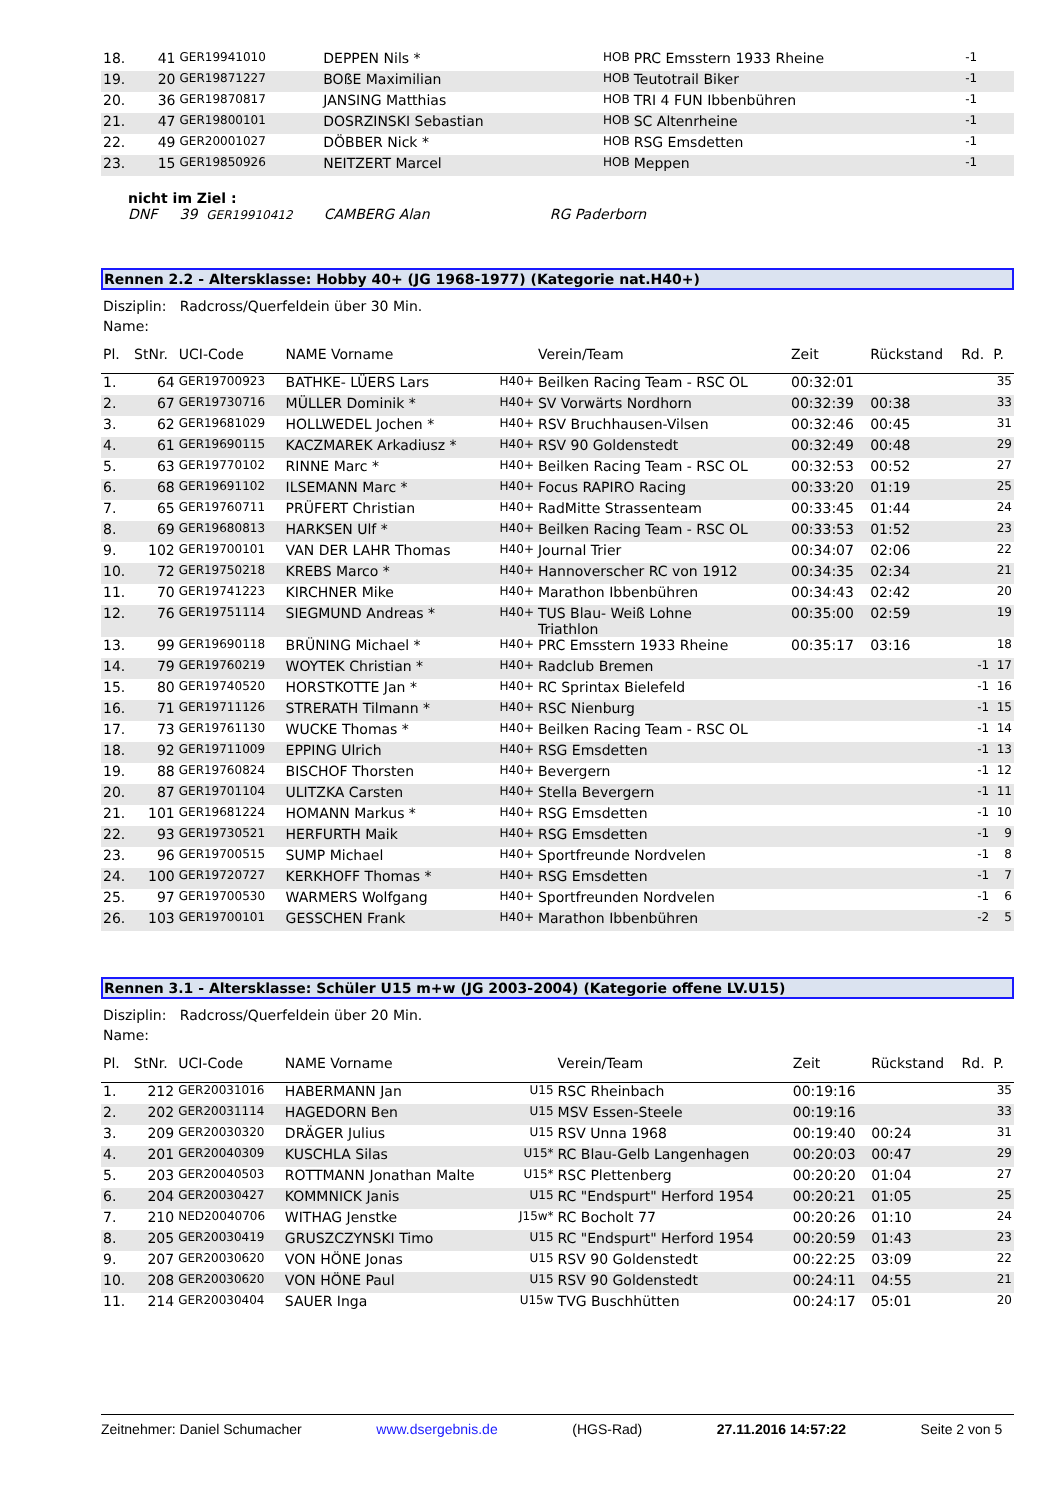| 18. | 41 | GER19941010 | DEPPEN Nils * | HOB | PRC Emsstern 1933 Rheine | | | -1 | |
| 19. | 20 | GER19871227 | BOßE Maximilian | HOB | Teutotrail Biker | | | -1 | |
| 20. | 36 | GER19870817 | JANSING Matthias | HOB | TRI 4 FUN Ibbenbühren | | | -1 | |
| 21. | 47 | GER19800101 | DOSRZINSKI Sebastian | HOB | SC Altenrheine | | | -1 | |
| 22. | 49 | GER20001027 | DÖBBER Nick * | HOB | RSG Emsdetten | | | -1 | |
| 23. | 15 | GER19850926 | NEITZERT Marcel | HOB | Meppen | | | -1 | |
nicht im Ziel :
DNF 39 GER19910412 CAMBERG Alan RG Paderborn
Rennen 2.2 - Altersklasse: Hobby 40+ (JG 1968-1977) (Kategorie nat.H40+)
Disziplin: Radcross/Querfeldein über 30 Min.
Name:
| Pl. | StNr. | UCI-Code | NAME Vorname | | Verein/Team | Zeit | Rückstand | Rd. | P. |
| --- | --- | --- | --- | --- | --- | --- | --- | --- | --- |
| 1. | 64 | GER19700923 | BATHKE- LÜERS Lars | H40+ | Beilken Racing Team - RSC OL | 00:32:01 | | | 35 |
| 2. | 67 | GER19730716 | MÜLLER Dominik * | H40+ | SV Vorwärts Nordhorn | 00:32:39 | 00:38 | | 33 |
| 3. | 62 | GER19681029 | HOLLWEDEL Jochen * | H40+ | RSV Bruchhausen-Vilsen | 00:32:46 | 00:45 | | 31 |
| 4. | 61 | GER19690115 | KACZMAREK Arkadiusz * | H40+ | RSV 90 Goldenstedt | 00:32:49 | 00:48 | | 29 |
| 5. | 63 | GER19770102 | RINNE Marc * | H40+ | Beilken Racing Team - RSC OL | 00:32:53 | 00:52 | | 27 |
| 6. | 68 | GER19691102 | ILSEMANN Marc * | H40+ | Focus RAPIRO Racing | 00:33:20 | 01:19 | | 25 |
| 7. | 65 | GER19760711 | PRÜFERT Christian | H40+ | RadMitte Strassenteam | 00:33:45 | 01:44 | | 24 |
| 8. | 69 | GER19680813 | HARKSEN Ulf * | H40+ | Beilken Racing Team - RSC OL | 00:33:53 | 01:52 | | 23 |
| 9. | 102 | GER19700101 | VAN DER LAHR Thomas | H40+ | Journal Trier | 00:34:07 | 02:06 | | 22 |
| 10. | 72 | GER19750218 | KREBS Marco * | H40+ | Hannoverscher RC von 1912 | 00:34:35 | 02:34 | | 21 |
| 11. | 70 | GER19741223 | KIRCHNER Mike | H40+ | Marathon Ibbenbühren | 00:34:43 | 02:42 | | 20 |
| 12. | 76 | GER19751114 | SIEGMUND Andreas * | H40+ | TUS Blau- Weiß Lohne Triathlon | 00:35:00 | 02:59 | | 19 |
| 13. | 99 | GER19690118 | BRÜNING Michael * | H40+ | PRC Emsstern 1933 Rheine | 00:35:17 | 03:16 | | 18 |
| 14. | 79 | GER19760219 | WOYTEK Christian * | H40+ | Radclub Bremen | | | -1 | 17 |
| 15. | 80 | GER19740520 | HORSTKOTTE Jan * | H40+ | RC Sprintax Bielefeld | | | -1 | 16 |
| 16. | 71 | GER19711126 | STRERATH Tilmann * | H40+ | RSC Nienburg | | | -1 | 15 |
| 17. | 73 | GER19761130 | WUCKE Thomas * | H40+ | Beilken Racing Team - RSC OL | | | -1 | 14 |
| 18. | 92 | GER19711009 | EPPING Ulrich | H40+ | RSG Emsdetten | | | -1 | 13 |
| 19. | 88 | GER19760824 | BISCHOF Thorsten | H40+ | Bevergern | | | -1 | 12 |
| 20. | 87 | GER19701104 | ULITZKA Carsten | H40+ | Stella Bevergern | | | -1 | 11 |
| 21. | 101 | GER19681224 | HOMANN Markus * | H40+ | RSG Emsdetten | | | -1 | 10 |
| 22. | 93 | GER19730521 | HERFURTH Maik | H40+ | RSG Emsdetten | | | -1 | 9 |
| 23. | 96 | GER19700515 | SUMP Michael | H40+ | Sportfreunde Nordvelen | | | -1 | 8 |
| 24. | 100 | GER19720727 | KERKHOFF Thomas * | H40+ | RSG Emsdetten | | | -1 | 7 |
| 25. | 97 | GER19700530 | WARMERS Wolfgang | H40+ | Sportfreunden Nordvelen | | | -1 | 6 |
| 26. | 103 | GER19700101 | GESSCHEN Frank | H40+ | Marathon Ibbenbühren | | | -2 | 5 |
Rennen 3.1 - Altersklasse: Schüler U15 m+w (JG 2003-2004) (Kategorie offene LV.U15)
Disziplin: Radcross/Querfeldein über 20 Min.
Name:
| Pl. | StNr. | UCI-Code | NAME Vorname | | Verein/Team | Zeit | Rückstand | Rd. | P. |
| --- | --- | --- | --- | --- | --- | --- | --- | --- | --- |
| 1. | 212 | GER20031016 | HABERMANN Jan | U15 | RSC Rheinbach | 00:19:16 | | | 35 |
| 2. | 202 | GER20031114 | HAGEDORN Ben | U15 | MSV Essen-Steele | 00:19:16 | | | 33 |
| 3. | 209 | GER20030320 | DRÄGER Julius | U15 | RSV Unna 1968 | 00:19:40 | 00:24 | | 31 |
| 4. | 201 | GER20040309 | KUSCHLA Silas | U15* | RC Blau-Gelb Langenhagen | 00:20:03 | 00:47 | | 29 |
| 5. | 203 | GER20040503 | ROTTMANN Jonathan Malte | U15* | RSC Plettenberg | 00:20:20 | 01:04 | | 27 |
| 6. | 204 | GER20030427 | KOMMNICK Janis | U15 | RC "Endspurt" Herford 1954 | 00:20:21 | 01:05 | | 25 |
| 7. | 210 | NED20040706 | WITHAG Jenstke | J15w* | RC Bocholt 77 | 00:20:26 | 01:10 | | 24 |
| 8. | 205 | GER20030419 | GRUSZCZYNSKI Timo | U15 | RC "Endspurt" Herford 1954 | 00:20:59 | 01:43 | | 23 |
| 9. | 207 | GER20030620 | VON HÖNE Jonas | U15 | RSV 90 Goldenstedt | 00:22:25 | 03:09 | | 22 |
| 10. | 208 | GER20030620 | VON HÖNE Paul | U15 | RSV 90 Goldenstedt | 00:24:11 | 04:55 | | 21 |
| 11. | 214 | GER20030404 | SAUER Inga | U15w | TVG Buschhütten | 00:24:17 | 05:01 | | 20 |
Zeitnehmer: Daniel Schumacher www.dsergebnis.de (HGS-Rad) 27.11.2016 14:57:22 Seite 2 von 5